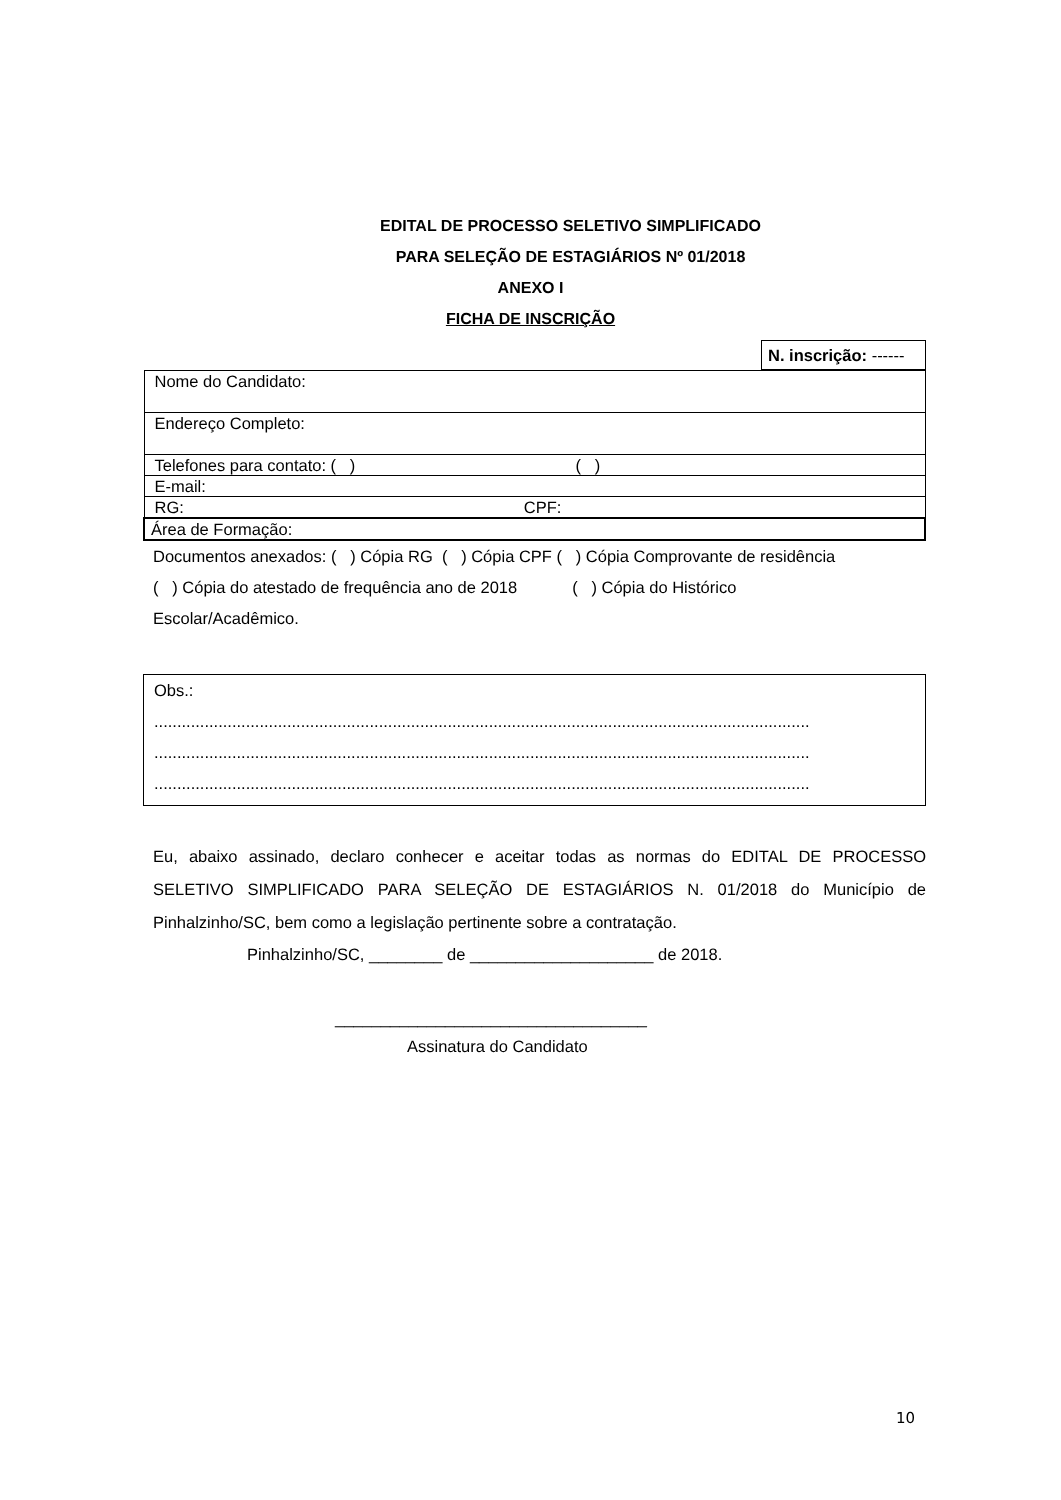EDITAL DE PROCESSO SELETIVO SIMPLIFICADO
PARA SELEÇÃO DE ESTAGIÁRIOS Nº 01/2018
ANEXO I
FICHA DE INSCRIÇÃO
| N. inscrição: ------ |
| Nome do Candidato: |
| Endereço Completo: |
| Telefones para contato: ( ) ( ) |
| E-mail: |
| RG: CPF: |
| Área de Formação: |
Documentos anexados: ( ) Cópia RG ( ) Cópia CPF ( ) Cópia Comprovante de residência
( ) Cópia do atestado de frequência ano de 2018 ( ) Cópia do Histórico
Escolar/Acadêmico.
| Obs.: ............................................................................................................................................... ............................................................................................................................................... ............................................................................................................................................... |
Eu, abaixo assinado, declaro conhecer e aceitar todas as normas do EDITAL DE PROCESSO SELETIVO SIMPLIFICADO PARA SELEÇÃO DE ESTAGIÁRIOS N. 01/2018 do Município de Pinhalzinho/SC, bem como a legislação pertinente sobre a contratação.
Pinhalzinho/SC, ________ de ____________________ de 2018.
__________________________________
Assinatura do Candidato
10